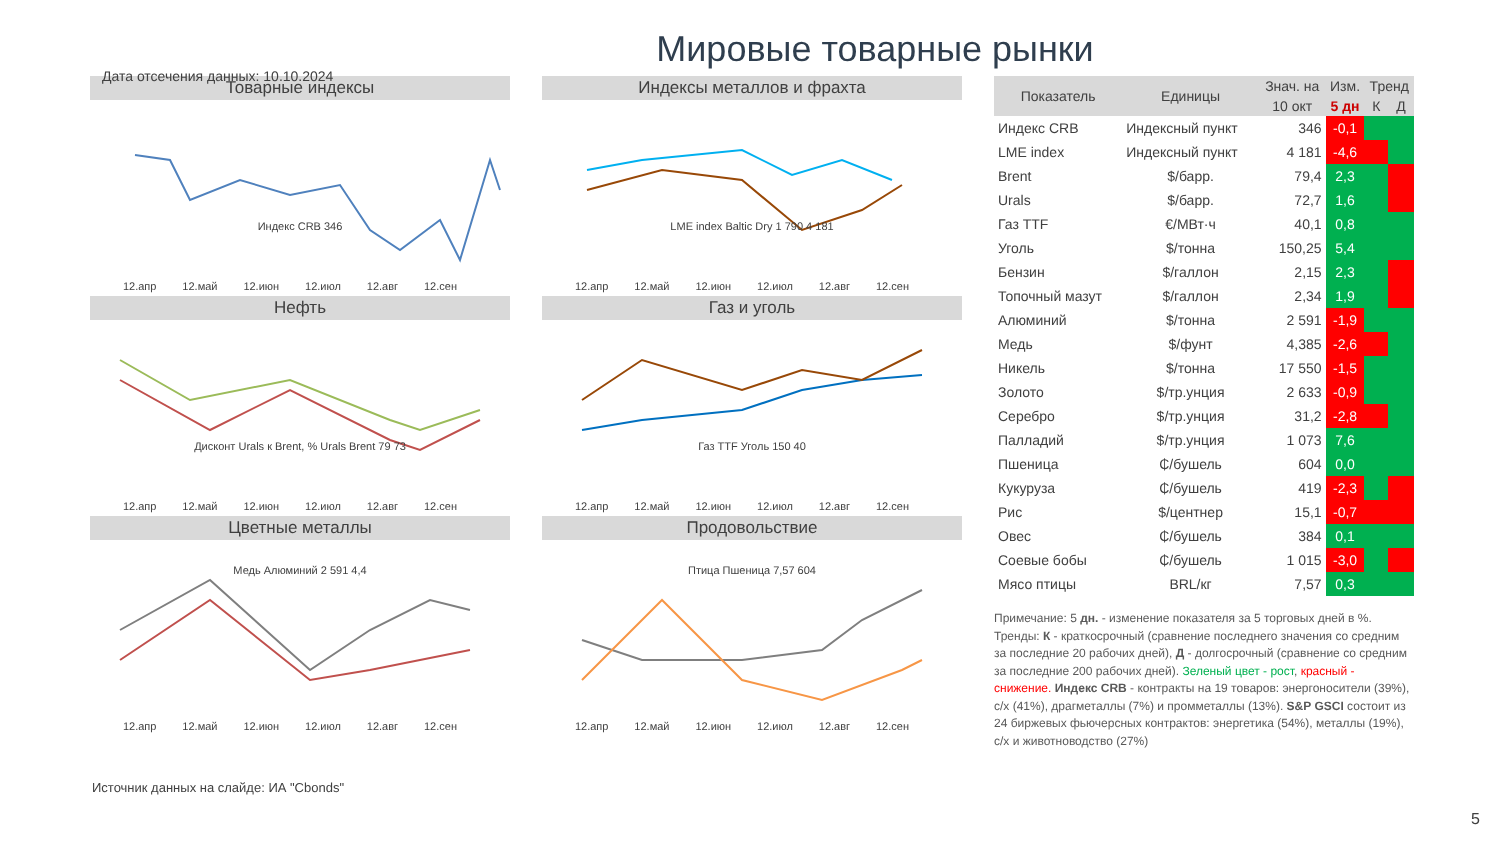Мировые товарные рынки
Дата отсечения данных: 10.10.2024
Товарные индексы
Индекс CRB 346
12.апр 12.май 12.июн 12.июл 12.авг 12.сен
Нефть
Дисконт Urals к Brent, % Urals Brent 79 73
12.апр 12.май 12.июн 12.июл 12.авг 12.сен
Цветные металлы
Медь Алюминий 2 591 4,4
12.апр 12.май 12.июн 12.июл 12.авг 12.сен
Индексы металлов и фрахта
LME index Baltic Dry 1 790 4 181
12.апр 12.май 12.июн 12.июл 12.авг 12.сен
Газ и уголь
Газ TTF Уголь 150 40
12.апр 12.май 12.июн 12.июл 12.авг 12.сен
Продовольствие
Птица Пшеница 7,57 604
12.апр 12.май 12.июн 12.июл 12.авг 12.сен
| Показатель | Единицы | Знач. на | Изм. | Тренд | |
| --- | --- | --- | --- | --- | --- |
| | | 10 окт | 5 дн | К | Д |
| Индекс CRB | Индексный пункт | 346 | -0,1 | | |
| LME index | Индексный пункт | 4 181 | -4,6 | | |
| Brent | $/барр. | 79,4 | 2,3 | | |
| Urals | $/барр. | 72,7 | 1,6 | | |
| Газ TTF | €/МВт·ч | 40,1 | 0,8 | | |
| Уголь | $/тонна | 150,25 | 5,4 | | |
| Бензин | $/галлон | 2,15 | 2,3 | | |
| Топочный мазут | $/галлон | 2,34 | 1,9 | | |
| Алюминий | $/тонна | 2 591 | -1,9 | | |
| Медь | $/фунт | 4,385 | -2,6 | | |
| Никель | $/тонна | 17 550 | -1,5 | | |
| Золото | $/тр.унция | 2 633 | -0,9 | | |
| Серебро | $/тр.унция | 31,2 | -2,8 | | |
| Палладий | $/тр.унция | 1 073 | 7,6 | | |
| Пшеница | ₵/бушель | 604 | 0,0 | | |
| Кукуруза | ₵/бушель | 419 | -2,3 | | |
| Рис | $/центнер | 15,1 | -0,7 | | |
| Овес | ₵/бушель | 384 | 0,1 | | |
| Соевые бобы | ₵/бушель | 1 015 | -3,0 | | |
| Мясо птицы | BRL/кг | 7,57 | 0,3 | | |
Примечание: 5 дн. - изменение показателя за 5 торговых дней в %. Тренды: К - краткосрочный (сравнение последнего значения со средним за последние 20 рабочих дней), Д - долгосрочный (сравнение со средним за последние 200 рабочих дней). Зеленый цвет - рост, красный - снижение. Индекс CRB - контракты на 19 товаров: энергоносители (39%), с/х (41%), драгметаллы (7%) и промметаллы (13%). S&P GSCI состоит из 24 биржевых фьючерсных контрактов: энергетика (54%), металлы (19%), с/х и животноводство (27%)
Источник данных на слайде: ИА "Cbonds"
5